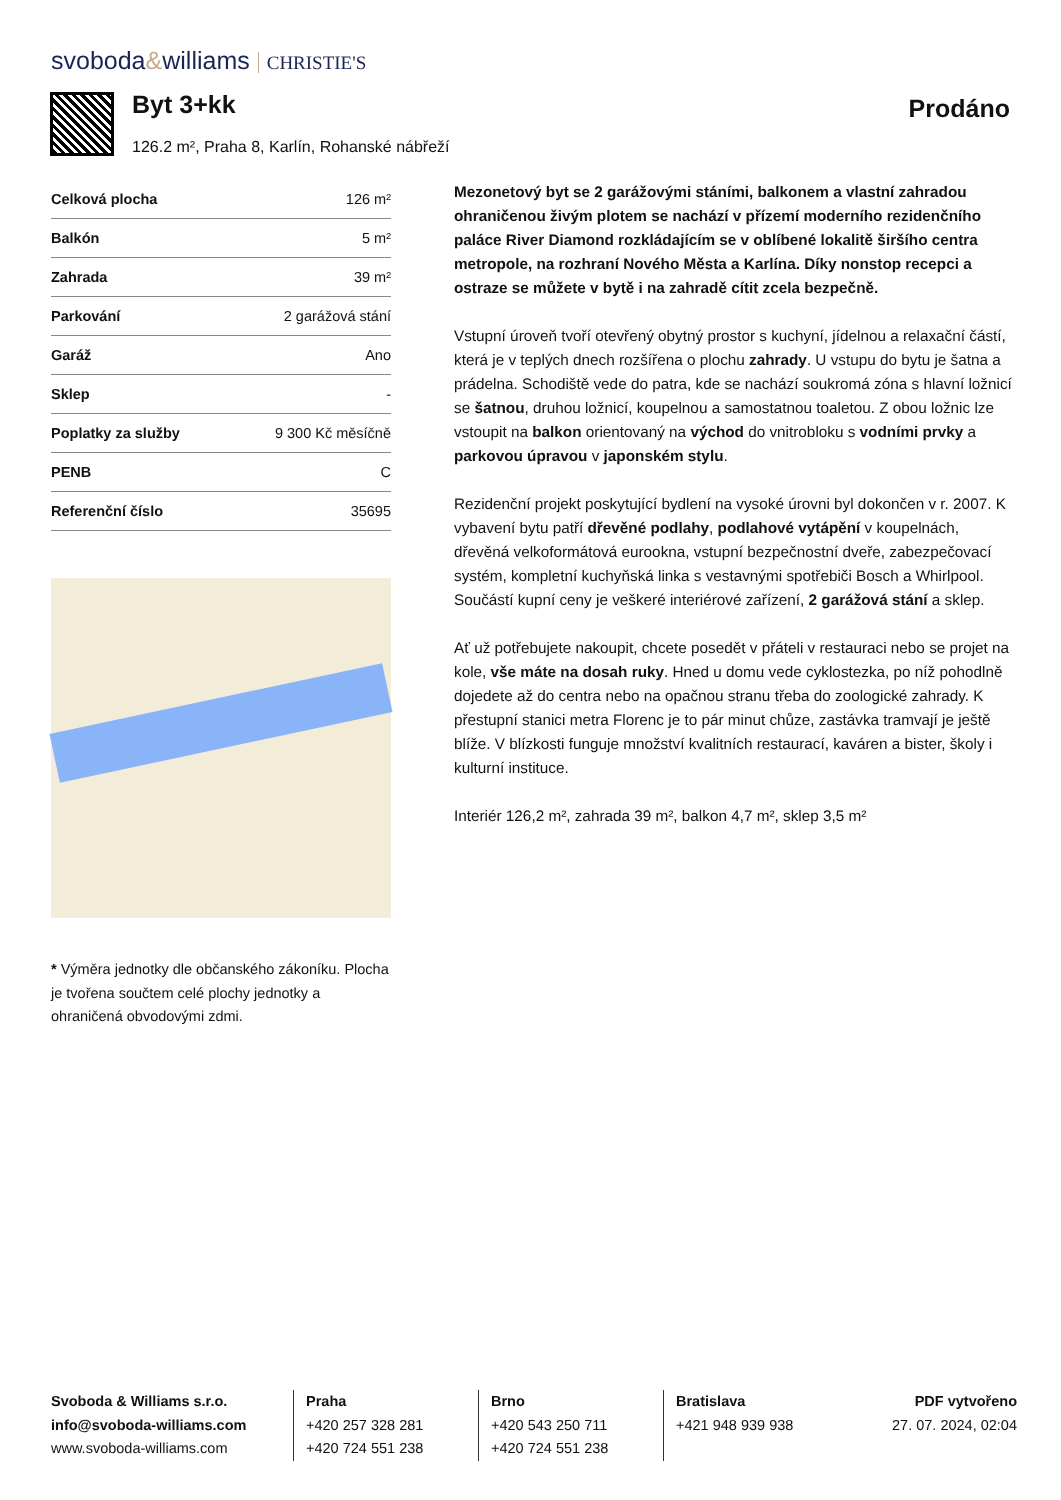svoboda&williams CHRISTIE'S
Byt 3+kk
126.2 m², Praha 8, Karlín, Rohanské nábřeží
Prodáno
| Celková plocha | 126 m² |
| Balkón | 5 m² |
| Zahrada | 39 m² |
| Parkování | 2 garážová stání |
| Garáž | Ano |
| Sklep | - |
| Poplatky za služby | 9 300 Kč měsíčně |
| PENB | C |
| Referenční číslo | 35695 |
* Výměra jednotky dle občanského zákoníku. Plocha je tvořena součtem celé plochy jednotky a ohraničená obvodovými zdmi.
Mezonetový byt se 2 garážovými stáními, balkonem a vlastní zahradou ohraničenou živým plotem se nachází v přízemí moderního rezidenčního paláce River Diamond rozkládajícím se v oblíbené lokalitě širšího centra metropole, na rozhraní Nového Města a Karlína. Díky nonstop recepci a ostraze se můžete v bytě i na zahradě cítit zcela bezpečně.
Vstupní úroveň tvoří otevřený obytný prostor s kuchyní, jídelnou a relaxační částí, která je v teplých dnech rozšířena o plochu zahrady. U vstupu do bytu je šatna a prádelna. Schodiště vede do patra, kde se nachází soukromá zóna s hlavní ložnicí se šatnou, druhou ložnicí, koupelnou a samostatnou toaletou. Z obou ložnic lze vstoupit na balkon orientovaný na východ do vnitrobloku s vodními prvky a parkovou úpravou v japonském stylu.
Rezidenční projekt poskytující bydlení na vysoké úrovni byl dokončen v r. 2007. K vybavení bytu patří dřevěné podlahy, podlahové vytápění v koupelnách, dřevěná velkoformátová eurookna, vstupní bezpečnostní dveře, zabezpečovací systém, kompletní kuchyňská linka s vestavnými spotřebiči Bosch a Whirlpool. Součástí kupní ceny je veškeré interiérové zařízení, 2 garážová stání a sklep.
Ať už potřebujete nakoupit, chcete posedět v přáteli v restauraci nebo se projet na kole, vše máte na dosah ruky. Hned u domu vede cyklostezka, po níž pohodlně dojedete až do centra nebo na opačnou stranu třeba do zoologické zahrady. K přestupní stanici metra Florenc je to pár minut chůze, zastávka tramvají je ještě blíže. V blízkosti funguje množství kvalitních restaurací, kaváren a bister, školy i kulturní instituce.
Interiér 126,2 m², zahrada 39 m², balkon 4,7 m², sklep 3,5 m²
Svoboda & Williams s.r.o.
info@svoboda-williams.com
www.svoboda-williams.com
Praha
+420 257 328 281
+420 724 551 238
Brno
+420 543 250 711
+420 724 551 238
Bratislava
+421 948 939 938
PDF vytvořeno
27. 07. 2024, 02:04